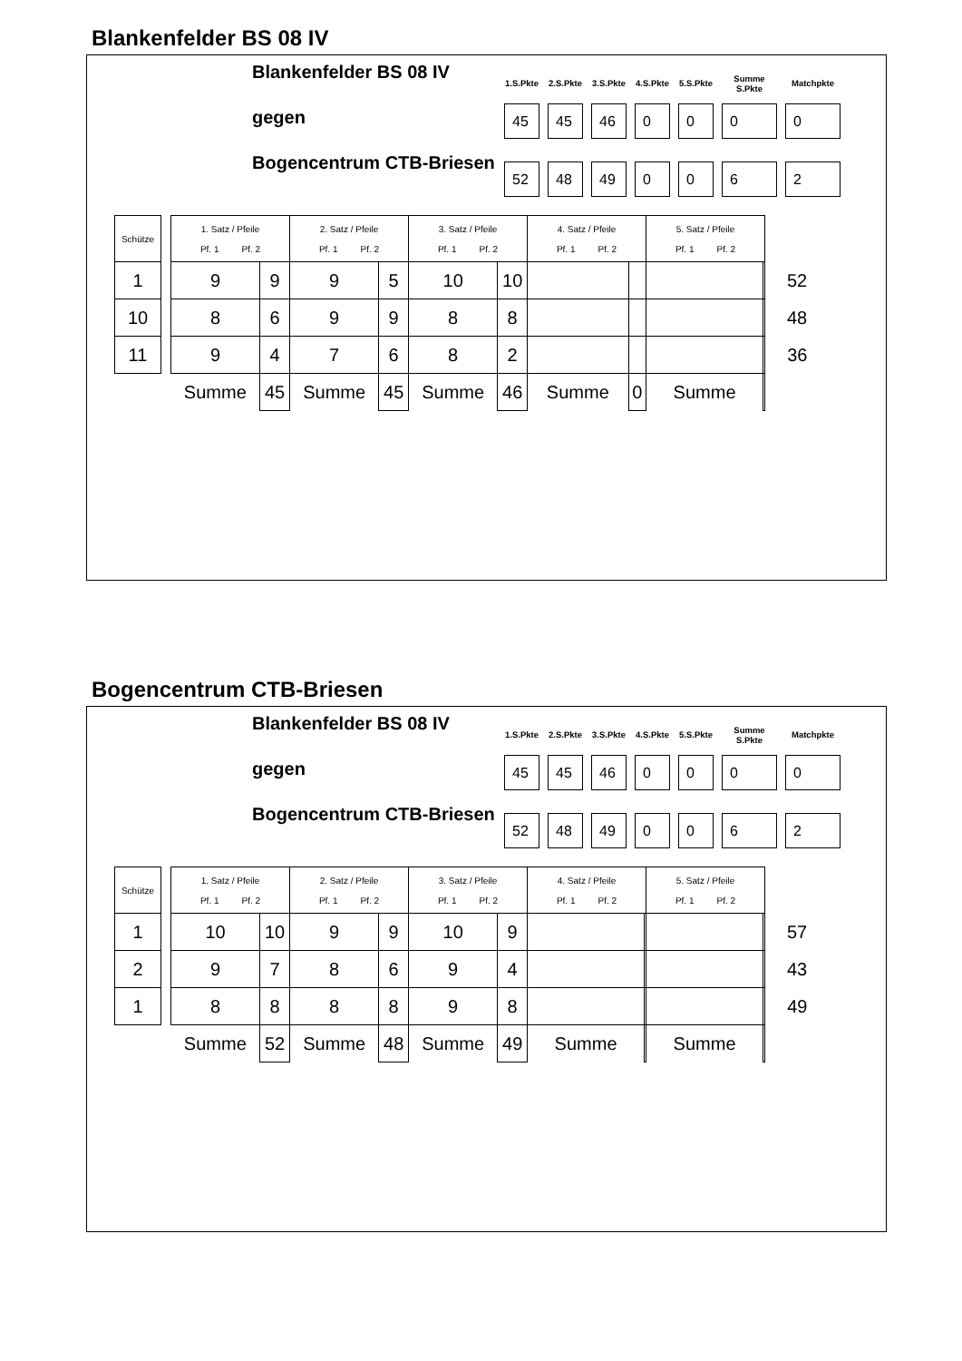Blankenfelder BS 08 IV
Blankenfelder BS 08 IV
gegen
Bogencentrum CTB-Briesen
| 1.S.Pkte | 2.S.Pkte | 3.S.Pkte | 4.S.Pkte | 5.S.Pkte | Summe S.Pkte | Matchpkte |
| --- | --- | --- | --- | --- | --- | --- |
| 45 | 45 | 46 | 0 | 0 | 0 | 0 |
| 52 | 48 | 49 | 0 | 0 | 6 | 2 |
| Schütze | | 1. Satz / Pfeile Pf. 1 Pf. 2 | | 2. Satz / Pfeile Pf. 1 Pf. 2 | | 3. Satz / Pfeile Pf. 1 Pf. 2 | | 4. Satz / Pfeile Pf. 1 Pf. 2 | | 5. Satz / Pfeile Pf. 1 Pf. 2 | | |
| 1 | | 9 | 9 | 9 | 5 | 10 | 10 | | | | | 52 |
| 10 | | 8 | 6 | 9 | 9 | 8 | 8 | | | | | 48 |
| 11 | | 9 | 4 | 7 | 6 | 8 | 2 | | | | | 36 |
| | | Summe | 45 | Summe | 45 | Summe | 46 | Summe | 0 | Summe | | |
Bogencentrum CTB-Briesen
Blankenfelder BS 08 IV
gegen
Bogencentrum CTB-Briesen
| 1.S.Pkte | 2.S.Pkte | 3.S.Pkte | 4.S.Pkte | 5.S.Pkte | Summe S.Pkte | Matchpkte |
| --- | --- | --- | --- | --- | --- | --- |
| 45 | 45 | 46 | 0 | 0 | 0 | 0 |
| 52 | 48 | 49 | 0 | 0 | 6 | 2 |
| Schütze | | 1. Satz / Pfeile Pf. 1 Pf. 2 | | 2. Satz / Pfeile Pf. 1 Pf. 2 | | 3. Satz / Pfeile Pf. 1 Pf. 2 | | 4. Satz / Pfeile Pf. 1 Pf. 2 | | 5. Satz / Pfeile Pf. 1 Pf. 2 | | |
| 1 | | 10 | 10 | 9 | 9 | 10 | 9 | | | | | 57 |
| 2 | | 9 | 7 | 8 | 6 | 9 | 4 | | | | | 43 |
| 1 | | 8 | 8 | 8 | 8 | 9 | 8 | | | | | 49 |
| | | Summe | 52 | Summe | 48 | Summe | 49 | Summe | | Summe | | |